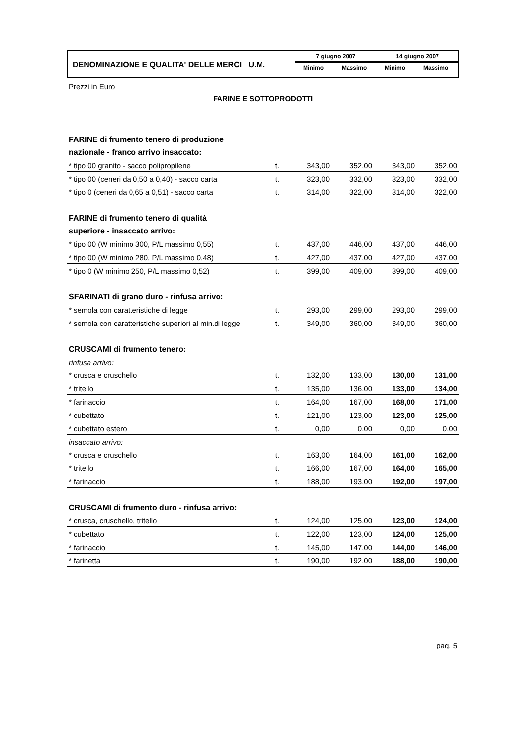DENOMINAZIONE E QUALITA' DELLE MERCI U.M.
| 7 giugno 2007 | | 14 giugno 2007 | |
| --- | --- | --- | --- |
| Minimo | Massimo | Minimo | Massimo |
Prezzi in Euro
FARINE E SOTTOPRODOTTI
| FARINE di frumento tenero di produzione | | | | | |
| nazionale - franco arrivo insaccato: | | | | | |
| * tipo 00 granito - sacco polipropilene | t. | 343,00 | 352,00 | 343,00 | 352,00 |
| * tipo 00 (ceneri da 0,50 a 0,40) - sacco carta | t. | 323,00 | 332,00 | 323,00 | 332,00 |
| * tipo 0 (ceneri da 0,65 a 0,51) - sacco carta | t. | 314,00 | 322,00 | 314,00 | 322,00 |
| FARINE di frumento tenero di qualità | | | | | |
| superiore - insaccato arrivo: | | | | | |
| * tipo 00 (W minimo 300, P/L massimo 0,55) | t. | 437,00 | 446,00 | 437,00 | 446,00 |
| * tipo 00 (W minimo 280, P/L massimo 0,48) | t. | 427,00 | 437,00 | 427,00 | 437,00 |
| * tipo 0 (W minimo 250, P/L massimo 0,52) | t. | 399,00 | 409,00 | 399,00 | 409,00 |
| SFARINATI di grano duro - rinfusa arrivo: | | | | | |
| * semola con caratteristiche di legge | t. | 293,00 | 299,00 | 293,00 | 299,00 |
| * semola con caratteristiche superiori al min.di legge | t. | 349,00 | 360,00 | 349,00 | 360,00 |
| CRUSCAMI di frumento tenero: | | | | | |
| rinfusa arrivo: | | | | | |
| * crusca e cruschello | t. | 132,00 | 133,00 | 130,00 | 131,00 |
| * tritello | t. | 135,00 | 136,00 | 133,00 | 134,00 |
| * farinaccio | t. | 164,00 | 167,00 | 168,00 | 171,00 |
| * cubettato | t. | 121,00 | 123,00 | 123,00 | 125,00 |
| * cubettato estero | t. | 0,00 | 0,00 | 0,00 | 0,00 |
| insaccato arrivo: | | | | | |
| * crusca e cruschello | t. | 163,00 | 164,00 | 161,00 | 162,00 |
| * tritello | t. | 166,00 | 167,00 | 164,00 | 165,00 |
| * farinaccio | t. | 188,00 | 193,00 | 192,00 | 197,00 |
| CRUSCAMI di frumento duro - rinfusa arrivo: | | | | | |
| * crusca, cruschello, tritello | t. | 124,00 | 125,00 | 123,00 | 124,00 |
| * cubettato | t. | 122,00 | 123,00 | 124,00 | 125,00 |
| * farinaccio | t. | 145,00 | 147,00 | 144,00 | 146,00 |
| * farinetta | t. | 190,00 | 192,00 | 188,00 | 190,00 |
pag. 5